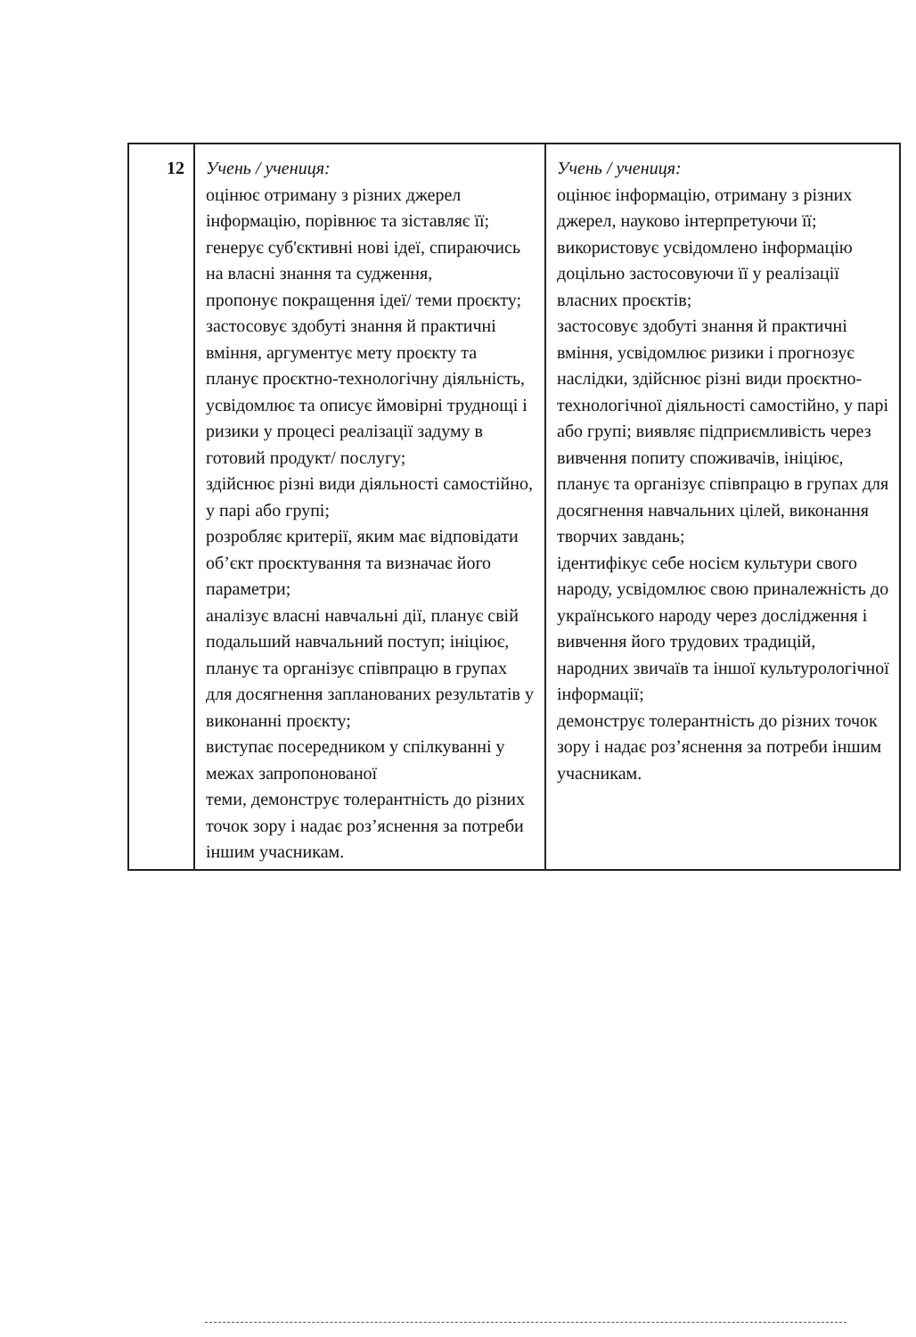| 12 | Учень / учениця: оцінює отриману з різних джерел інформацію, порівнює та зіставляє її; генерує суб'єктивні нові ідеї, спираючись на власні знання та судження, пропонує покращення ідеї/ теми проєкту; застосовує здобуті знання й практичні вміння, аргументує мету проєкту та планує проєктно-технологічну діяльність, усвідомлює та описує ймовірні труднощі і ризики у процесі реалізації задуму в готовий продукт/ послугу; здійснює різні види діяльності самостійно, у парі або групі; розробляє критерії, яким має відповідати об’єкт проєктування та визначає його параметри; аналізує власні навчальні дії, планує свій подальший навчальний поступ; ініціює, планує та організує співпрацю в групах для досягнення запланованих результатів у виконанні проєкту; виступає посередником у спілкуванні у межах запропонованої теми, демонструє толерантність до різних точок зору і надає роз’яснення за потреби іншим учасникам. | Учень / учениця: оцінює інформацію, отриману з різних джерел, науково інтерпретуючи її; використовує усвідомлено інформацію доцільно застосовуючи її у реалізації власних проєктів; застосовує здобуті знання й практичні вміння, усвідомлює ризики і прогнозує наслідки, здійснює різні види проєктно-технологічної діяльності самостійно, у парі або групі; виявляє підприємливість через вивчення попиту споживачів, ініціює, планує та організує співпрацю в групах для досягнення навчальних цілей, виконання творчих завдань; ідентифікує себе носієм культури свого народу, усвідомлює свою приналежність до українського народу через дослідження і вивчення його трудових традицій, народних звичаїв та іншої культурологічної інформації; демонструє толерантність до різних точок зору і надає роз’яснення за потреби іншим учасникам. |